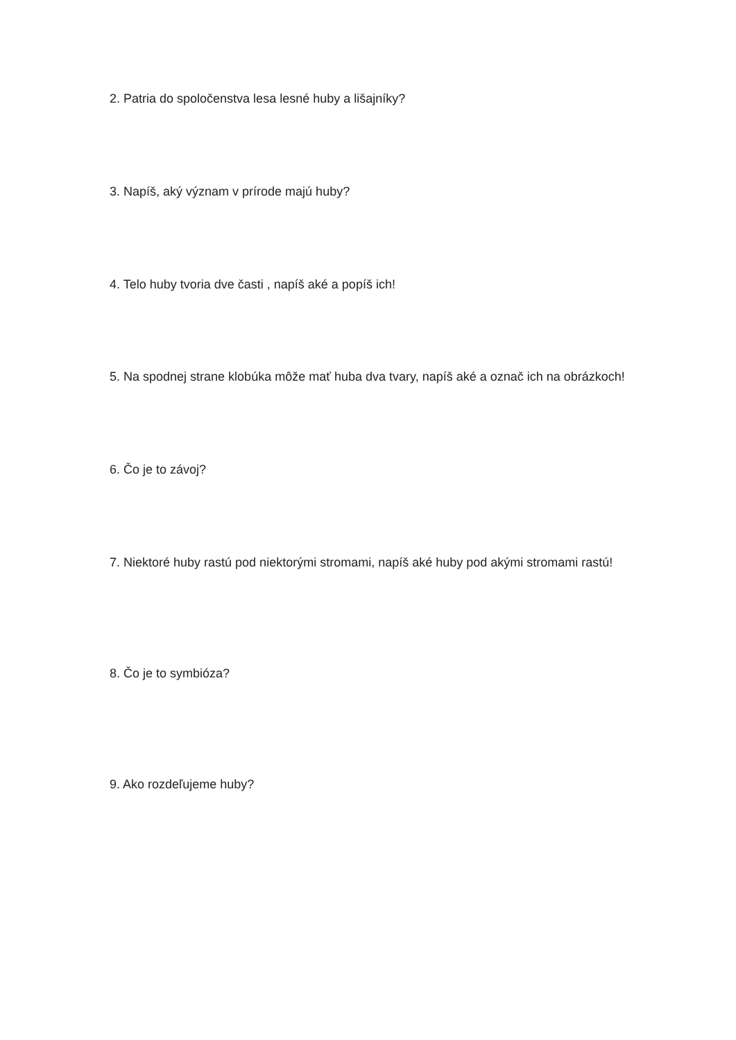2. Patria do spoločenstva lesa lesné huby a lišajníky?
3. Napíš, aký význam v prírode majú huby?
4. Telo huby tvoria dve časti , napíš aké a popíš ich!
5. Na spodnej strane klobúka môže mať huba dva tvary, napíš aké a označ ich na obrázkoch!
6. Čo je to závoj?
7. Niektoré huby rastú pod niektorými stromami, napíš aké huby pod akými stromami rastú!
8. Čo je to symbióza?
9. Ako rozdeľujeme huby?